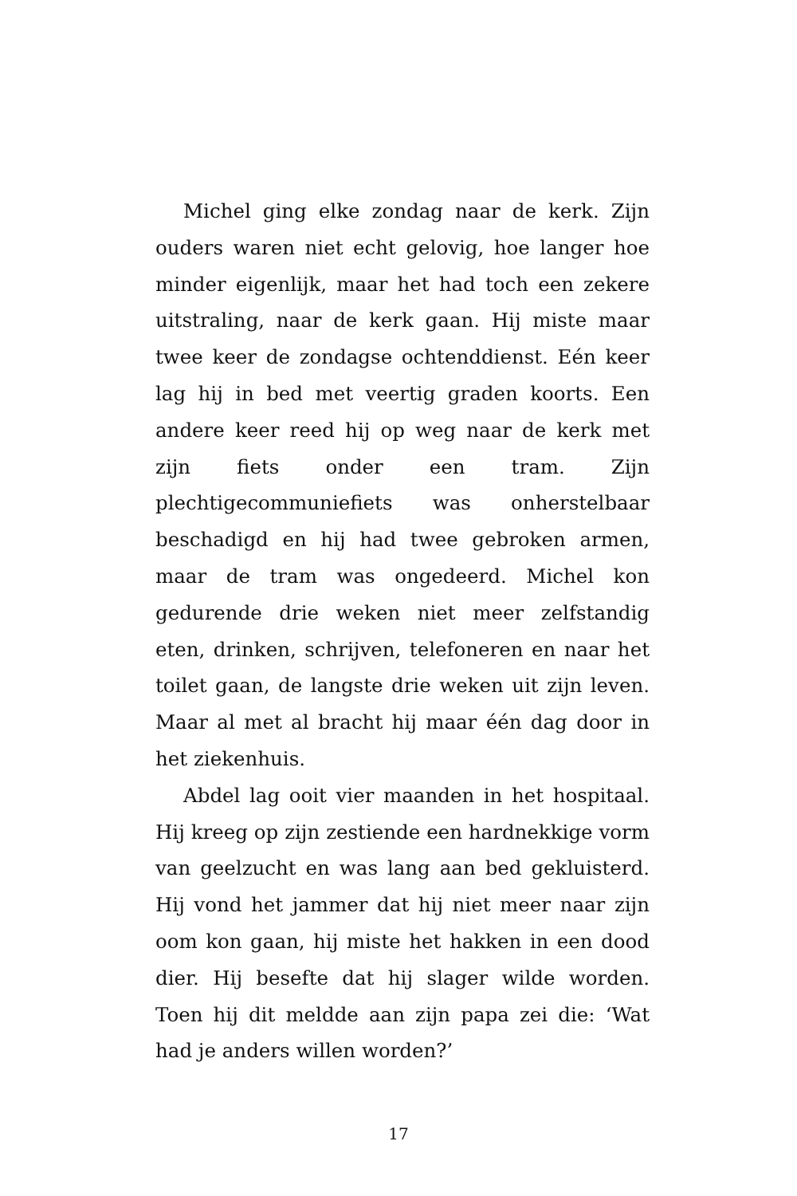Michel ging elke zondag naar de kerk. Zijn ouders waren niet echt gelovig, hoe langer hoe minder eigenlijk, maar het had toch een zekere uitstraling, naar de kerk gaan. Hij miste maar twee keer de zondagse ochtenddienst. Eén keer lag hij in bed met veertig graden koorts. Een andere keer reed hij op weg naar de kerk met zijn fiets onder een tram. Zijn plechtigecommuniefiets was onherstelbaar beschadigd en hij had twee gebroken armen, maar de tram was ongedeerd. Michel kon gedurende drie weken niet meer zelfstandig eten, drinken, schrijven, telefoneren en naar het toilet gaan, de langste drie weken uit zijn leven. Maar al met al bracht hij maar één dag door in het ziekenhuis.
Abdel lag ooit vier maanden in het hospitaal. Hij kreeg op zijn zestiende een hardnekkige vorm van geelzucht en was lang aan bed gekluisterd. Hij vond het jammer dat hij niet meer naar zijn oom kon gaan, hij miste het hakken in een dood dier. Hij besefte dat hij slager wilde worden. Toen hij dit meldde aan zijn papa zei die: ‘Wat had je anders willen worden?’
17